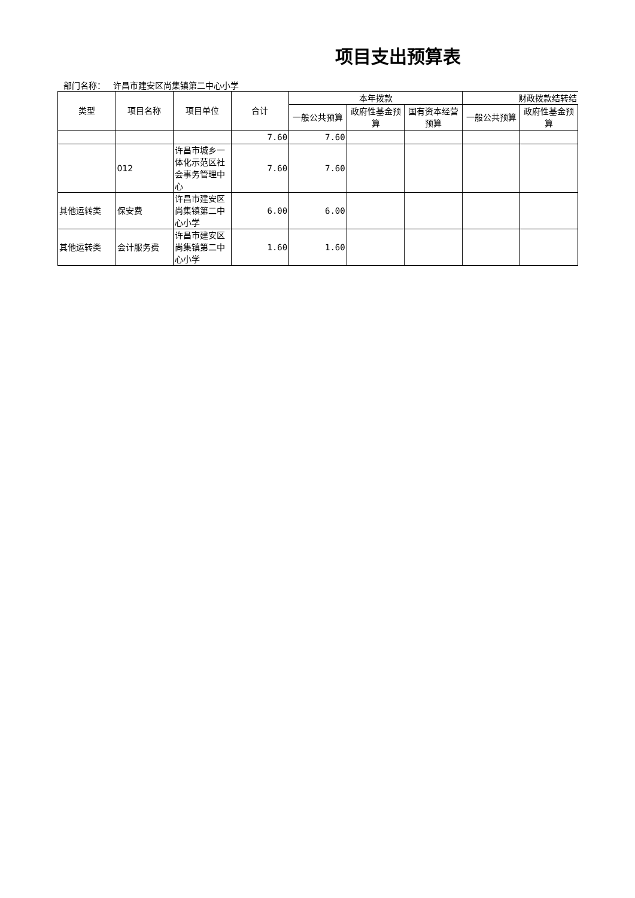项目支出预算表
部门名称： 许昌市建安区尚集镇第二中心小学
| 类型 | 项目名称 | 项目单位 | 合计 | 本年拨款 | | | 财政拨款结转结 | |
| --- | --- | --- | --- | --- | --- | --- | --- | --- |
| | | | | 一般公共预算 | 政府性基金预算 | 国有资本经营预算 | 一般公共预算 | 政府性基金预算 |
| | | | 7.60 | 7.60 | | | | |
| | 012 | 许昌市城乡一体化示范区社会事务管理中心 | 7.60 | 7.60 | | | | |
| 其他运转类 | 保安费 | 许昌市建安区尚集镇第二中心小学 | 6.00 | 6.00 | | | | |
| 其他运转类 | 会计服务费 | 许昌市建安区尚集镇第二中心小学 | 1.60 | 1.60 | | | | |